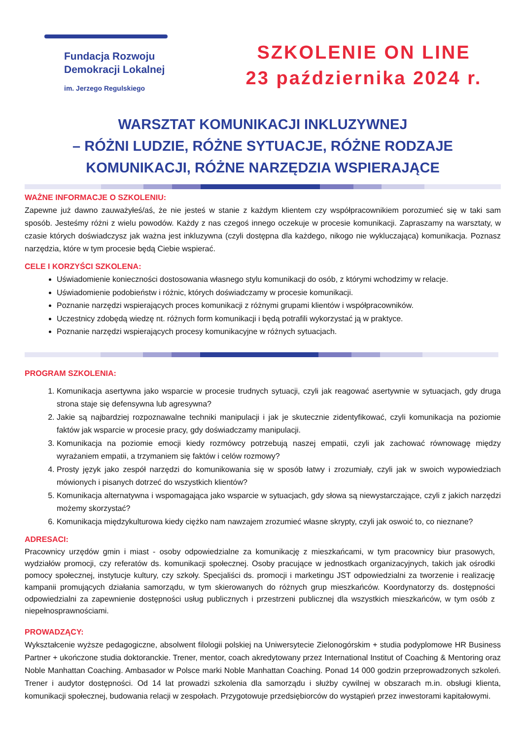Fundacja Rozwoju
Demokracji Lokalnej
im. Jerzego Regulskiego
SZKOLENIE ON LINE
23 października 2024 r.
WARSZTAT KOMUNIKACJI INKLUZYWNEJ
– RÓŻNI LUDZIE, RÓŻNE SYTUACJE, RÓŻNE RODZAJE KOMUNIKACJI, RÓŻNE NARZĘDZIA WSPIERAJĄCE
WAŻNE INFORMACJE O SZKOLENIU:
Zapewne już dawno zauważyłeś/aś, że nie jesteś w stanie z każdym klientem czy współpracownikiem porozumieć się w taki sam sposób. Jesteśmy różni z wielu powodów. Każdy z nas czegoś innego oczekuje w procesie komunikacji. Zapraszamy na warsztaty, w czasie których doświadczysz jak ważna jest inkluzywna (czyli dostępna dla każdego, nikogo nie wykluczająca) komunikacja. Poznasz narzędzia, które w tym procesie będą Ciebie wspierać.
CELE I KORZYŚCI SZKOLENA:
Uświadomienie konieczności dostosowania własnego stylu komunikacji do osób, z którymi wchodzimy w relacje.
Uświadomienie podobieństw i różnic, których doświadczamy w procesie komunikacji.
Poznanie narzędzi wspierających proces komunikacji z różnymi grupami klientów i współpracowników.
Uczestnicy zdobędą wiedzę nt. różnych form komunikacji i będą potrafili wykorzystać ją w praktyce.
Poznanie narzędzi wspierających procesy komunikacyjne w różnych sytuacjach.
PROGRAM SZKOLENIA:
1. Komunikacja asertywna jako wsparcie w procesie trudnych sytuacji, czyli jak reagować asertywnie w sytuacjach, gdy druga strona staje się defensywna lub agresywna?
2. Jakie są najbardziej rozpoznawalne techniki manipulacji i jak je skutecznie zidentyfikować, czyli komunikacja na poziomie faktów jak wsparcie w procesie pracy, gdy doświadczamy manipulacji.
3. Komunikacja na poziomie emocji kiedy rozmówcy potrzebują naszej empatii, czyli jak zachować równowagę między wyrażaniem empatii, a trzymaniem się faktów i celów rozmowy?
4. Prosty język jako zespół narzędzi do komunikowania się w sposób łatwy i zrozumiały, czyli jak w swoich wypowiedziach mówionych i pisanych dotrzeć do wszystkich klientów?
5. Komunikacja alternatywna i wspomagająca jako wsparcie w sytuacjach, gdy słowa są niewystarczające, czyli z jakich narzędzi możemy skorzystać?
6. Komunikacja międzykulturowa kiedy ciężko nam nawzajem zrozumieć własne skrypty, czyli jak oswoić to, co nieznane?
ADRESACI:
Pracownicy urzędów gmin i miast - osoby odpowiedzialne za komunikację z mieszkańcami, w tym pracownicy biur prasowych, wydziałów promocji, czy referatów ds. komunikacji społecznej. Osoby pracujące w jednostkach organizacyjnych, takich jak ośrodki pomocy społecznej, instytucje kultury, czy szkoły. Specjaliści ds. promocji i marketingu JST odpowiedzialni za tworzenie i realizację kampanii promujących działania samorządu, w tym skierowanych do różnych grup mieszkańców. Koordynatorzy ds. dostępności odpowiedzialni za zapewnienie dostępności usług publicznych i przestrzeni publicznej dla wszystkich mieszkańców, w tym osób z niepełnosprawnościami.
PROWADZĄCY:
Wykształcenie wyższe pedagogiczne, absolwent filologii polskiej na Uniwersytecie Zielonogórskim + studia podyplomowe HR Business Partner + ukończone studia doktoranckie. Trener, mentor, coach akredytowany przez International Institut of Coaching & Mentoring oraz Noble Manhattan Coaching. Ambasador w Polsce marki Noble Manhattan Coaching. Ponad 14 000 godzin przeprowadzonych szkoleń. Trener i audytor dostępności. Od 14 lat prowadzi szkolenia dla samorządu i służby cywilnej w obszarach m.in. obsługi klienta, komunikacji społecznej, budowania relacji w zespołach. Przygotowuje przedsiębiorców do wystąpień przez inwestorami kapitałowymi.